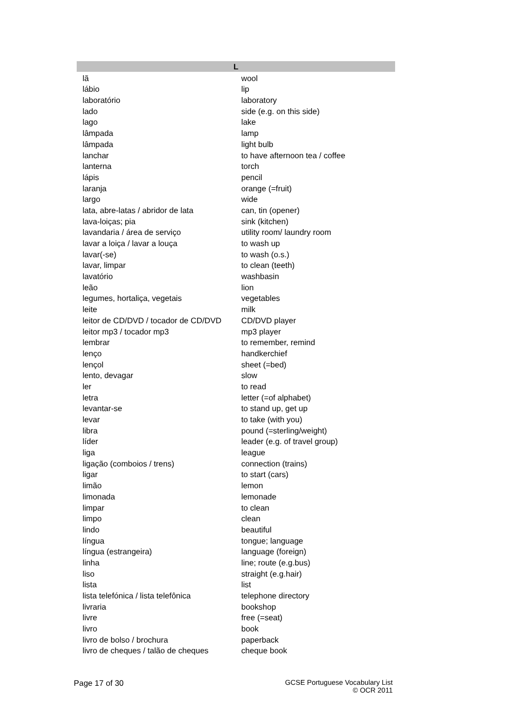| L | |
| --- | --- |
| lã | wool |
| lábio | lip |
| laboratório | laboratory |
| lado | side (e.g. on this side) |
| lago | lake |
| lâmpada | lamp |
| lâmpada | light bulb |
| lanchar | to have afternoon tea / coffee |
| lanterna | torch |
| lápis | pencil |
| laranja | orange (=fruit) |
| largo | wide |
| lata, abre-latas / abridor de lata | can, tin (opener) |
| lava-loiças; pia | sink (kitchen) |
| lavandaria / área de serviço | utility room/ laundry room |
| lavar a loiça / lavar a louça | to wash up |
| lavar(-se) | to wash (o.s.) |
| lavar, limpar | to clean (teeth) |
| lavatório | washbasin |
| leão | lion |
| legumes, hortaliça, vegetais | vegetables |
| leite | milk |
| leitor de CD/DVD / tocador de CD/DVD | CD/DVD player |
| leitor mp3 / tocador mp3 | mp3 player |
| lembrar | to remember, remind |
| lenço | handkerchief |
| lençol | sheet (=bed) |
| lento, devagar | slow |
| ler | to read |
| letra | letter (=of alphabet) |
| levantar-se | to stand up, get up |
| levar | to take (with you) |
| libra | pound (=sterling/weight) |
| líder | leader (e.g. of travel group) |
| liga | league |
| ligação (comboios / trens) | connection (trains) |
| ligar | to start (cars) |
| limão | lemon |
| limonada | lemonade |
| limpar | to clean |
| limpo | clean |
| lindo | beautiful |
| língua | tongue; language |
| língua (estrangeira) | language (foreign) |
| linha | line; route (e.g.bus) |
| liso | straight (e.g.hair) |
| lista | list |
| lista telefónica / lista telefônica | telephone directory |
| livraria | bookshop |
| livre | free (=seat) |
| livro | book |
| livro de bolso / brochura | paperback |
| livro de cheques / talão de cheques | cheque book |
Page 17 of 30 GCSE Portuguese Vocabulary List
© OCR 2011